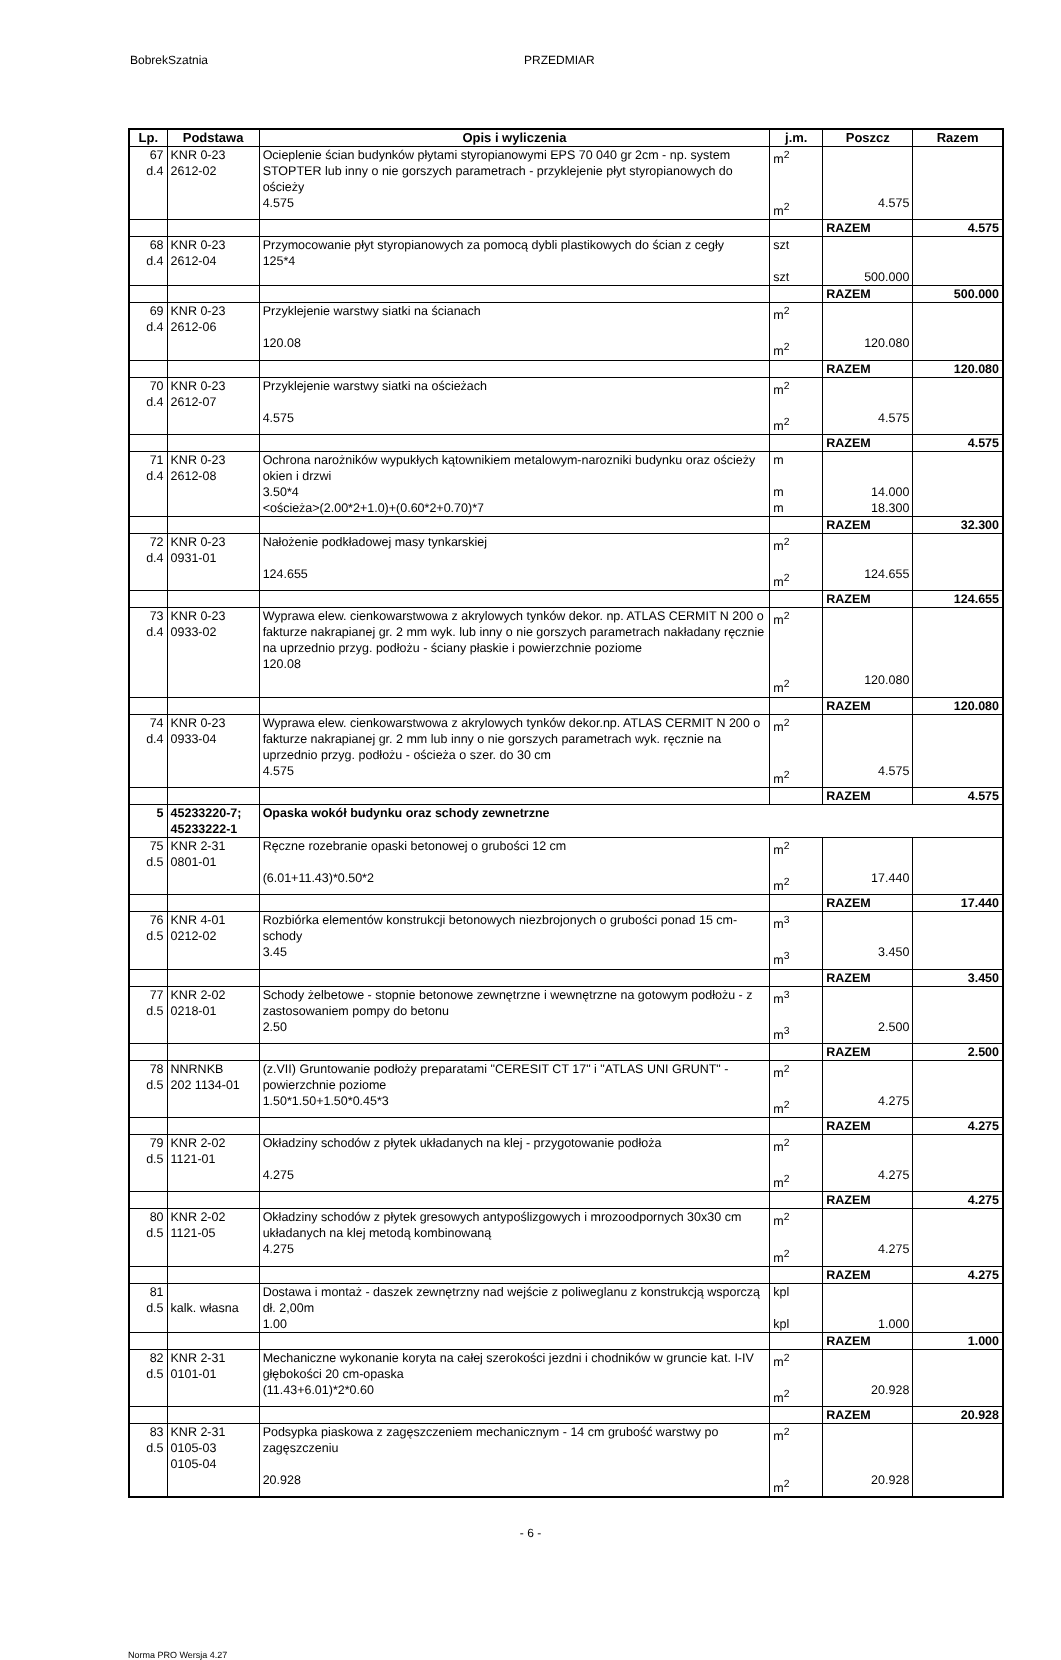BobrekSzatnia PRZEDMIAR
| Lp. | Podstawa | Opis i wyliczenia | j.m. | Poszcz | Razem |
| --- | --- | --- | --- | --- | --- |
| 67 d.4 | KNR 0-23 2612-02 | Ocieplenie ścian budynków płytami styropianowymi EPS 70 040 gr 2cm - np. system STOPTER lub inny o nie gorszych parametrach - przyklejenie płyt styropianowych do ościeży 4.575 | m<sup>2</sup> m<sup>2</sup> | 4.575 | |
| | | | | RAZEM | 4.575 |
| 68 d.4 | KNR 0-23 2612-04 | Przymocowanie płyt styropianowych za pomocą dybli plastikowych do ścian z cegły 125*4 | szt szt | 500.000 | |
| | | | | RAZEM | 500.000 |
| 69 d.4 | KNR 0-23 2612-06 | Przyklejenie warstwy siatki na ścianach 120.08 | m<sup>2</sup> m<sup>2</sup> | 120.080 | |
| | | | | RAZEM | 120.080 |
| 70 d.4 | KNR 0-23 2612-07 | Przyklejenie warstwy siatki na ościeżach 4.575 | m<sup>2</sup> m<sup>2</sup> | 4.575 | |
| | | | | RAZEM | 4.575 |
| 71 d.4 | KNR 0-23 2612-08 | Ochrona narożników wypukłych kątownikiem metalowym-narozniki budynku oraz ościeży okien i drzwi 3.50*4 <ościeża>(2.00*2+1.0)+(0.60*2+0.70)*7 | m m m | 14.000 18.300 | |
| | | | | RAZEM | 32.300 |
| 72 d.4 | KNR 0-23 0931-01 | Nałożenie podkładowej masy tynkarskiej 124.655 | m<sup>2</sup> m<sup>2</sup> | 124.655 | |
| | | | | RAZEM | 124.655 |
| 73 d.4 | KNR 0-23 0933-02 | Wyprawa elew. cienkowarstwowa z akrylowych tynków dekor. np. ATLAS CERMIT N 200 o fakturze nakrapianej gr. 2 mm wyk. lub inny o nie gorszych parametrach nakładany ręcznie na uprzednio przyg. podłożu - ściany płaskie i powierzchnie poziome 120.08 | m<sup>2</sup> m<sup>2</sup> | 120.080 | |
| | | | | RAZEM | 120.080 |
| 74 d.4 | KNR 0-23 0933-04 | Wyprawa elew. cienkowarstwowa z akrylowych tynków dekor.np. ATLAS CERMIT N 200 o fakturze nakrapianej gr. 2 mm lub inny o nie gorszych parametrach wyk. ręcznie na uprzednio przyg. podłożu - ościeża o szer. do 30 cm 4.575 | m<sup>2</sup> m<sup>2</sup> | 4.575 | |
| | | | | RAZEM | 4.575 |
| 5 | 45233220-7; 45233222-1 | Opaska wokół budynku oraz schody zewnetrzne | | | |
| 75 d.5 | KNR 2-31 0801-01 | Ręczne rozebranie opaski betonowej o grubości 12 cm (6.01+11.43)*0.50*2 | m<sup>2</sup> m<sup>2</sup> | 17.440 | |
| | | | | RAZEM | 17.440 |
| 76 d.5 | KNR 4-01 0212-02 | Rozbiórka elementów konstrukcji betonowych niezbrojonych o grubości ponad 15 cm-schody 3.45 | m<sup>3</sup> m<sup>3</sup> | 3.450 | |
| | | | | RAZEM | 3.450 |
| 77 d.5 | KNR 2-02 0218-01 | Schody żelbetowe - stopnie betonowe zewnętrzne i wewnętrzne na gotowym podłożu - z zastosowaniem pompy do betonu 2.50 | m<sup>3</sup> m<sup>3</sup> | 2.500 | |
| | | | | RAZEM | 2.500 |
| 78 d.5 | NNRNKB 202 1134-01 | (z.VII) Gruntowanie podłoży preparatami "CERESIT CT 17" i "ATLAS UNI GRUNT" - powierzchnie poziome 1.50*1.50+1.50*0.45*3 | m<sup>2</sup> m<sup>2</sup> | 4.275 | |
| | | | | RAZEM | 4.275 |
| 79 d.5 | KNR 2-02 1121-01 | Okładziny schodów z płytek układanych na klej - przygotowanie podłoża 4.275 | m<sup>2</sup> m<sup>2</sup> | 4.275 | |
| | | | | RAZEM | 4.275 |
| 80 d.5 | KNR 2-02 1121-05 | Okładziny schodów z płytek gresowych antypoślizgowych i mrozoodpornych 30x30 cm układanych na klej metodą kombinowaną 4.275 | m<sup>2</sup> m<sup>2</sup> | 4.275 | |
| | | | | RAZEM | 4.275 |
| 81 d.5 | kalk. własna | Dostawa i montaż - daszek zewnętrzny nad wejście z poliweglanu z konstrukcją wsporczą dł. 2,00m 1.00 | kpl kpl | 1.000 | |
| | | | | RAZEM | 1.000 |
| 82 d.5 | KNR 2-31 0101-01 | Mechaniczne wykonanie koryta na całej szerokości jezdni i chodników w gruncie kat. I-IV głębokości 20 cm-opaska (11.43+6.01)*2*0.60 | m<sup>2</sup> m<sup>2</sup> | 20.928 | |
| | | | | RAZEM | 20.928 |
| 83 d.5 | KNR 2-31 0105-03 0105-04 | Podsypka piaskowa z zagęszczeniem mechanicznym - 14 cm grubość warstwy po zagęszczeniu 20.928 | m<sup>2</sup> m<sup>2</sup> | 20.928 | |
- 6 -
Norma PRO Wersja 4.27